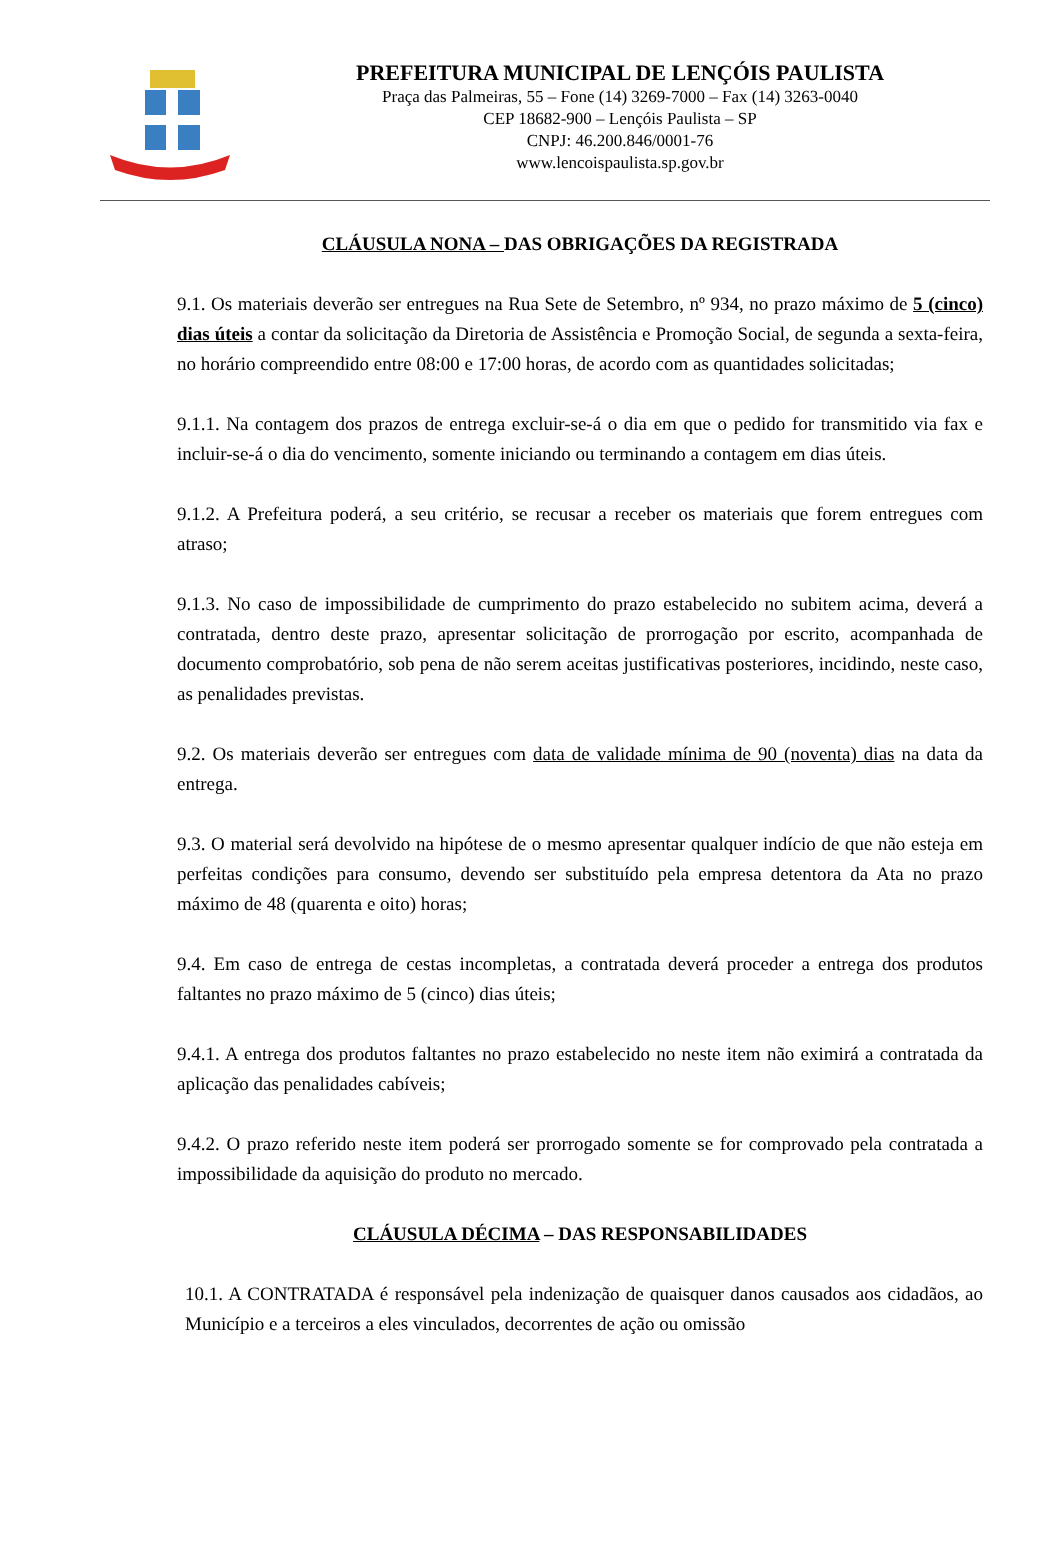PREFEITURA MUNICIPAL DE LENÇÓIS PAULISTA
Praça das Palmeiras, 55 – Fone (14) 3269-7000 – Fax (14) 3263-0040
CEP 18682-900 – Lençóis Paulista – SP
CNPJ: 46.200.846/0001-76
www.lencoispaulista.sp.gov.br
CLÁUSULA NONA – DAS OBRIGAÇÕES DA REGISTRADA
9.1. Os materiais deverão ser entregues na Rua Sete de Setembro, nº 934, no prazo máximo de 5 (cinco) dias úteis a contar da solicitação da Diretoria de Assistência e Promoção Social, de segunda a sexta-feira, no horário compreendido entre 08:00 e 17:00 horas, de acordo com as quantidades solicitadas;
9.1.1. Na contagem dos prazos de entrega excluir-se-á o dia em que o pedido for transmitido via fax e incluir-se-á o dia do vencimento, somente iniciando ou terminando a contagem em dias úteis.
9.1.2. A Prefeitura poderá, a seu critério, se recusar a receber os materiais que forem entregues com atraso;
9.1.3. No caso de impossibilidade de cumprimento do prazo estabelecido no subitem acima, deverá a contratada, dentro deste prazo, apresentar solicitação de prorrogação por escrito, acompanhada de documento comprobatório, sob pena de não serem aceitas justificativas posteriores, incidindo, neste caso, as penalidades previstas.
9.2. Os materiais deverão ser entregues com data de validade mínima de 90 (noventa) dias na data da entrega.
9.3. O material será devolvido na hipótese de o mesmo apresentar qualquer indício de que não esteja em perfeitas condições para consumo, devendo ser substituído pela empresa detentora da Ata no prazo máximo de 48 (quarenta e oito) horas;
9.4. Em caso de entrega de cestas incompletas, a contratada deverá proceder a entrega dos produtos faltantes no prazo máximo de 5 (cinco) dias úteis;
9.4.1. A entrega dos produtos faltantes no prazo estabelecido no neste item não eximirá a contratada da aplicação das penalidades cabíveis;
9.4.2. O prazo referido neste item poderá ser prorrogado somente se for comprovado pela contratada a impossibilidade da aquisição do produto no mercado.
CLÁUSULA DÉCIMA – DAS RESPONSABILIDADES
10.1. A CONTRATADA é responsável pela indenização de quaisquer danos causados aos cidadãos, ao Município e a terceiros a eles vinculados, decorrentes de ação ou omissão